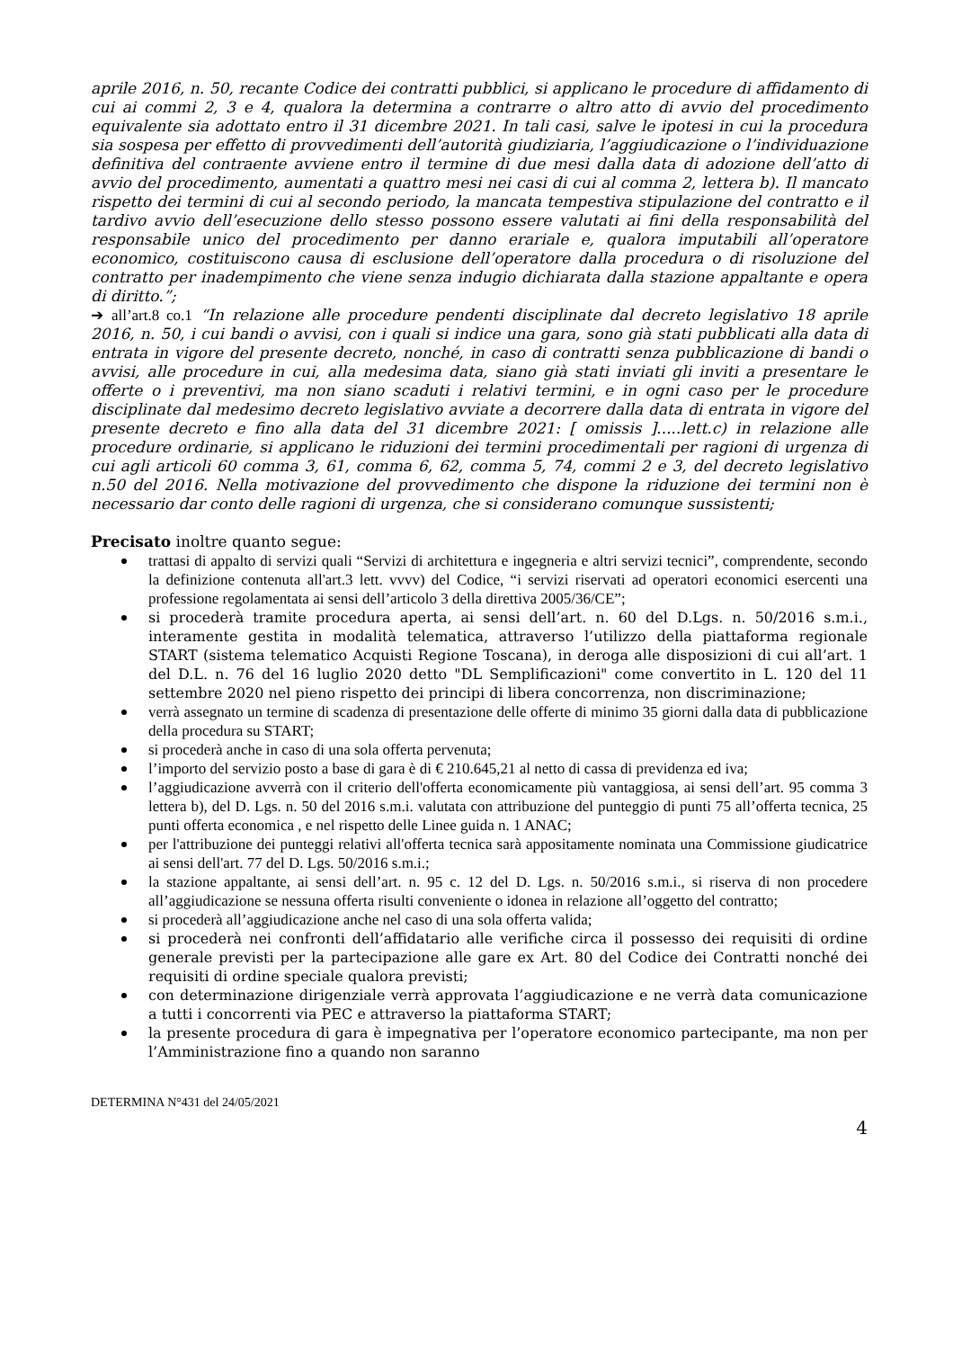aprile 2016, n. 50, recante Codice dei contratti pubblici, si applicano le procedure di affidamento di cui ai commi 2, 3 e 4, qualora la determina a contrarre o altro atto di avvio del procedimento equivalente sia adottato entro il 31 dicembre 2021. In tali casi, salve le ipotesi in cui la procedura sia sospesa per effetto di provvedimenti dell’autorità giudiziaria, l’aggiudicazione o l’individuazione definitiva del contraente avviene entro il termine di due mesi dalla data di adozione dell’atto di avvio del procedimento, aumentati a quattro mesi nei casi di cui al comma 2, lettera b). Il mancato rispetto dei termini di cui al secondo periodo, la mancata tempestiva stipulazione del contratto e il tardivo avvio dell’esecuzione dello stesso possono essere valutati ai fini della responsabilità del responsabile unico del procedimento per danno erariale e, qualora imputabili all’operatore economico, costituiscono causa di esclusione dell’operatore dalla procedura o di risoluzione del contratto per inadempimento che viene senza indugio dichiarata dalla stazione appaltante e opera di diritto.”;
➔ all’art.8 co.1 “In relazione alle procedure pendenti disciplinate dal decreto legislativo 18 aprile 2016, n. 50, i cui bandi o avvisi, con i quali si indice una gara, sono già stati pubblicati alla data di entrata in vigore del presente decreto, nonché, in caso di contratti senza pubblicazione di bandi o avvisi, alle procedure in cui, alla medesima data, siano già stati inviati gli inviti a presentare le offerte o i preventivi, ma non siano scaduti i relativi termini, e in ogni caso per le procedure disciplinate dal medesimo decreto legislativo avviate a decorrere dalla data di entrata in vigore del presente decreto e fino alla data del 31 dicembre 2021: [ omissis ].....lett.c) in relazione alle procedure ordinarie, si applicano le riduzioni dei termini procedimentali per ragioni di urgenza di cui agli articoli 60 comma 3, 61, comma 6, 62, comma 5, 74, commi 2 e 3, del decreto legislativo n.50 del 2016. Nella motivazione del provvedimento che dispone la riduzione dei termini non è necessario dar conto delle ragioni di urgenza, che si considerano comunque sussistenti;
Precisato inoltre quanto segue:
trattasi di appalto di servizi quali “Servizi di architettura e ingegneria e altri servizi tecnici”, comprendente, secondo la definizione contenuta all'art.3 lett. vvvv) del Codice, “i servizi riservati ad operatori economici esercenti una professione regolamentata ai sensi dell’articolo 3 della direttiva 2005/36/CE”;
si procederà tramite procedura aperta, ai sensi dell’art. n. 60 del D.Lgs. n. 50/2016 s.m.i., interamente gestita in modalità telematica, attraverso l’utilizzo della piattaforma regionale START (sistema telematico Acquisti Regione Toscana), in deroga alle disposizioni di cui all’art. 1 del D.L. n. 76 del 16 luglio 2020 detto "DL Semplificazioni" come convertito in L. 120 del 11 settembre 2020 nel pieno rispetto dei principi di libera concorrenza, non discriminazione;
verrà assegnato un termine di scadenza di presentazione delle offerte di minimo 35 giorni dalla data di pubblicazione della procedura su START;
si procederà anche in caso di una sola offerta pervenuta;
l’importo del servizio posto a base di gara è di € 210.645,21 al netto di cassa di previdenza ed iva;
l’aggiudicazione avverrà con il criterio dell'offerta economicamente più vantaggiosa, ai sensi dell’art. 95 comma 3 lettera b), del D. Lgs. n. 50 del 2016 s.m.i. valutata con attribuzione del punteggio di punti 75 all’offerta tecnica, 25 punti offerta economica , e nel rispetto delle Linee guida n. 1 ANAC;
per l'attribuzione dei punteggi relativi all'offerta tecnica sarà appositamente nominata una Commissione giudicatrice ai sensi dell'art. 77 del D. Lgs. 50/2016 s.m.i.;
la stazione appaltante, ai sensi dell’art. n. 95 c. 12 del D. Lgs. n. 50/2016 s.m.i., si riserva di non procedere all’aggiudicazione se nessuna offerta risulti conveniente o idonea in relazione all’oggetto del contratto;
si procederà all’aggiudicazione anche nel caso di una sola offerta valida;
si procederà nei confronti dell’affidatario alle verifiche circa il possesso dei requisiti di ordine generale previsti per la partecipazione alle gare ex Art. 80 del Codice dei Contratti nonché dei requisiti di ordine speciale qualora previsti;
con determinazione dirigenziale verrà approvata l’aggiudicazione e ne verrà data comunicazione a tutti i concorrenti via PEC e attraverso la piattaforma START;
la presente procedura di gara è impegnativa per l’operatore economico partecipante, ma non per l’Amministrazione fino a quando non saranno
DETERMINA N°431 del 24/05/2021
4